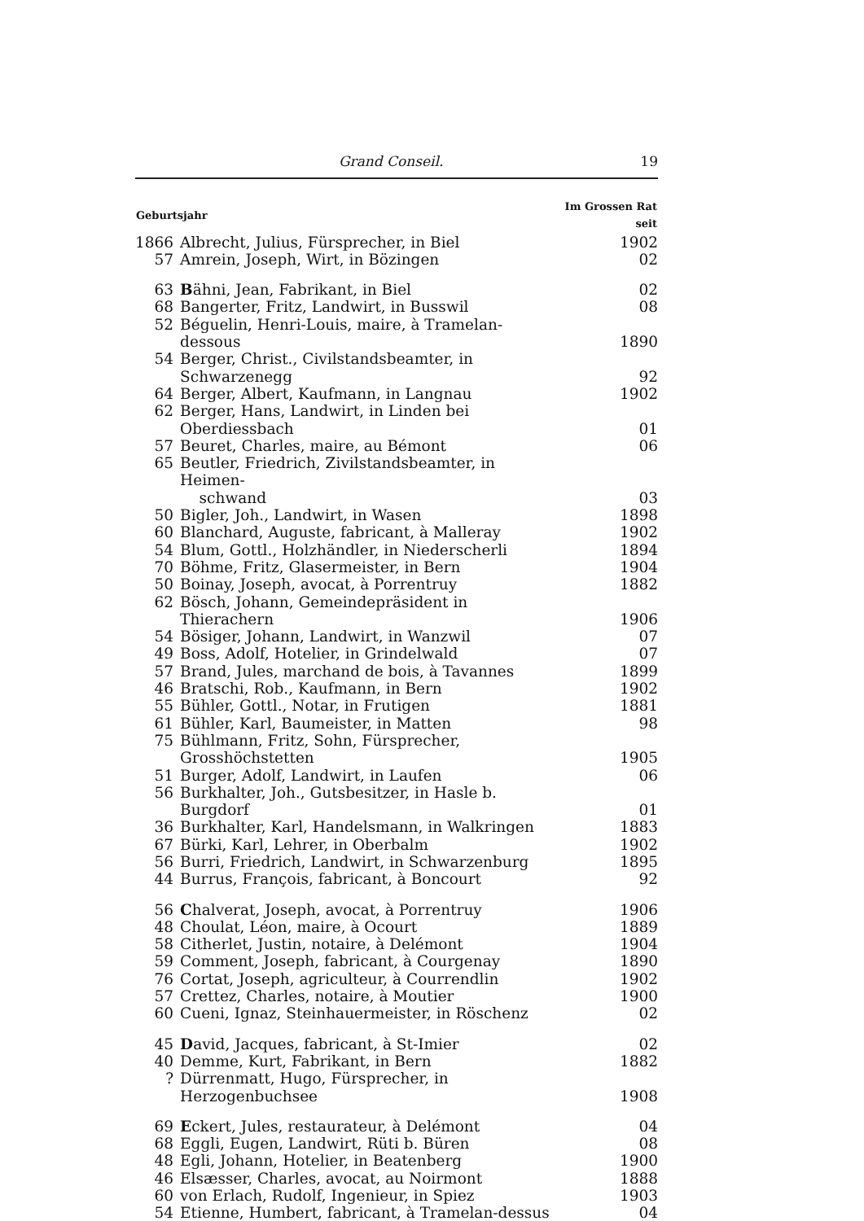Grand Conseil. 19
| Geburtsjahr | | Im Grossen Rat seit |
| --- | --- | --- |
| 1866 | Albrecht, Julius, Fürsprecher, in Biel | 1902 |
| 57 | Amrein, Joseph, Wirt, in Bözingen | 02 |
| 63 | B ähni, Jean, Fabrikant, in Biel | 02 |
| 68 | Bangerter, Fritz, Landwirt, in Busswil | 08 |
| 52 | Béguelin, Henri-Louis, maire, à Tramelan-dessous | 1890 |
| 54 | Berger, Christ., Civilstandsbeamter, in Schwarzenegg | 92 |
| 64 | Berger, Albert, Kaufmann, in Langnau | 1902 |
| 62 | Berger, Hans, Landwirt, in Linden bei Oberdiessbach | 01 |
| 57 | Beuret, Charles, maire, au Bémont | 06 |
| 65 | Beutler, Friedrich, Zivilstandsbeamter, in Heimen- schwand | 03 |
| 50 | Bigler, Joh., Landwirt, in Wasen | 1898 |
| 60 | Blanchard, Auguste, fabricant, à Malleray | 1902 |
| 54 | Blum, Gottl., Holzhändler, in Niederscherli | 1894 |
| 70 | Böhme, Fritz, Glasermeister, in Bern | 1904 |
| 50 | Boinay, Joseph, avocat, à Porrentruy | 1882 |
| 62 | Bösch, Johann, Gemeindepräsident in Thierachern | 1906 |
| 54 | Bösiger, Johann, Landwirt, in Wanzwil | 07 |
| 49 | Boss, Adolf, Hotelier, in Grindelwald | 07 |
| 57 | Brand, Jules, marchand de bois, à Tavannes | 1899 |
| 46 | Bratschi, Rob., Kaufmann, in Bern | 1902 |
| 55 | Bühler, Gottl., Notar, in Frutigen | 1881 |
| 61 | Bühler, Karl, Baumeister, in Matten | 98 |
| 75 | Bühlmann, Fritz, Sohn, Fürsprecher, Grosshöchstetten | 1905 |
| 51 | Burger, Adolf, Landwirt, in Laufen | 06 |
| 56 | Burkhalter, Joh., Gutsbesitzer, in Hasle b. Burgdorf | 01 |
| 36 | Burkhalter, Karl, Handelsmann, in Walkringen | 1883 |
| 67 | Bürki, Karl, Lehrer, in Oberbalm | 1902 |
| 56 | Burri, Friedrich, Landwirt, in Schwarzenburg | 1895 |
| 44 | Burrus, François, fabricant, à Boncourt | 92 |
| 56 | C halverat, Joseph, avocat, à Porrentruy | 1906 |
| 48 | Choulat, Léon, maire, à Ocourt | 1889 |
| 58 | Citherlet, Justin, notaire, à Delémont | 1904 |
| 59 | Comment, Joseph, fabricant, à Courgenay | 1890 |
| 76 | Cortat, Joseph, agriculteur, à Courrendlin | 1902 |
| 57 | Crettez, Charles, notaire, à Moutier | 1900 |
| 60 | Cueni, Ignaz, Steinhauermeister, in Röschenz | 02 |
| 45 | D avid, Jacques, fabricant, à St-Imier | 02 |
| 40 | Demme, Kurt, Fabrikant, in Bern | 1882 |
| ? | Dürrenmatt, Hugo, Fürsprecher, in Herzogenbuchsee | 1908 |
| 69 | E ckert, Jules, restaurateur, à Delémont | 04 |
| 68 | Eggli, Eugen, Landwirt, Rüti b. Büren | 08 |
| 48 | Egli, Johann, Hotelier, in Beatenberg | 1900 |
| 46 | Elsæsser, Charles, avocat, au Noirmont | 1888 |
| 60 | von Erlach, Rudolf, Ingenieur, in Spiez | 1903 |
| 54 | Etienne, Humbert, fabricant, à Tramelan-dessus | 04 |